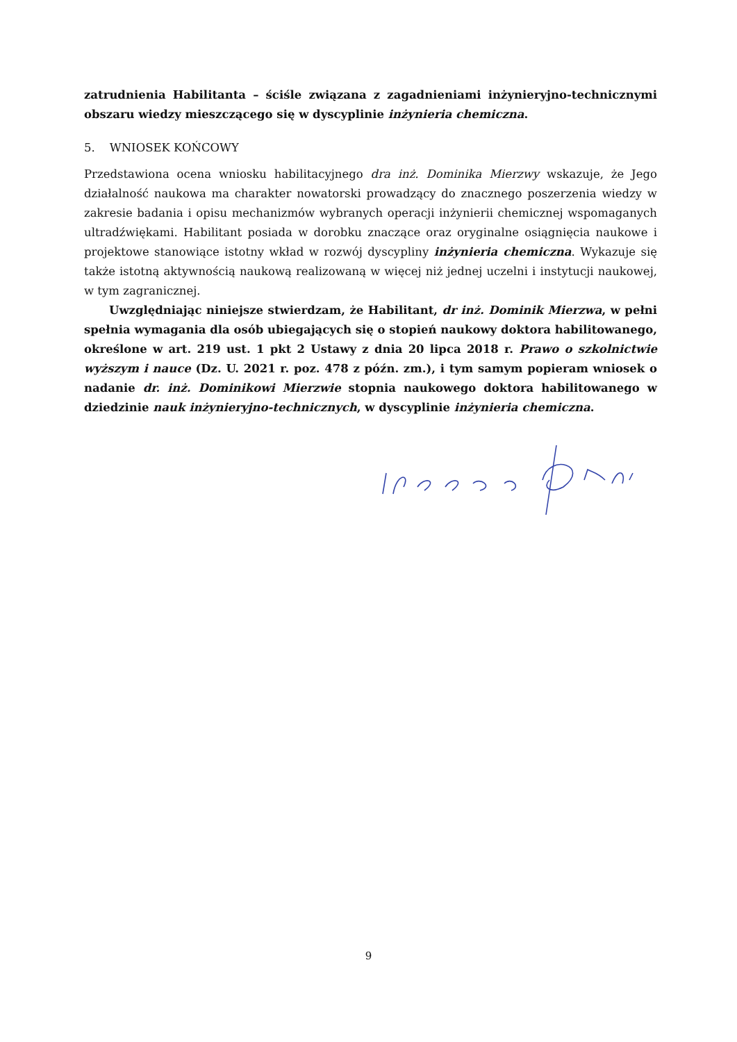zatrudnienia Habilitanta – ściśle związana z zagadnieniami inżynieryjno-technicznymi obszaru wiedzy mieszczącego się w dyscyplinie inżynieria chemiczna.
5. WNIOSEK KOŃCOWY
Przedstawiona ocena wniosku habilitacyjnego dra inż. Dominika Mierzwy wskazuje, że Jego działalność naukowa ma charakter nowatorski prowadzący do znacznego poszerzenia wiedzy w zakresie badania i opisu mechanizmów wybranych operacji inżynierii chemicznej wspomaganych ultradźwiękami. Habilitant posiada w dorobku znaczące oraz oryginalne osiągnięcia naukowe i projektowe stanowiące istotny wkład w rozwój dyscypliny inżynieria chemiczna. Wykazuje się także istotną aktywnością naukową realizowaną w więcej niż jednej uczelni i instytucji naukowej, w tym zagranicznej.
Uwzględniając niniejsze stwierdzam, że Habilitant, dr inż. Dominik Mierzwa, w pełni spełnia wymagania dla osób ubiegających się o stopień naukowy doktora habilitowanego, określone w art. 219 ust. 1 pkt 2 Ustawy z dnia 20 lipca 2018 r. Prawo o szkolnictwie wyższym i nauce (Dz. U. 2021 r. poz. 478 z późn. zm.), i tym samym popieram wniosek o nadanie dr. inż. Dominikowi Mierzwie stopnia naukowego doktora habilitowanego w dziedzinie nauk inżynieryjno-technicznych, w dyscyplinie inżynieria chemiczna.
9